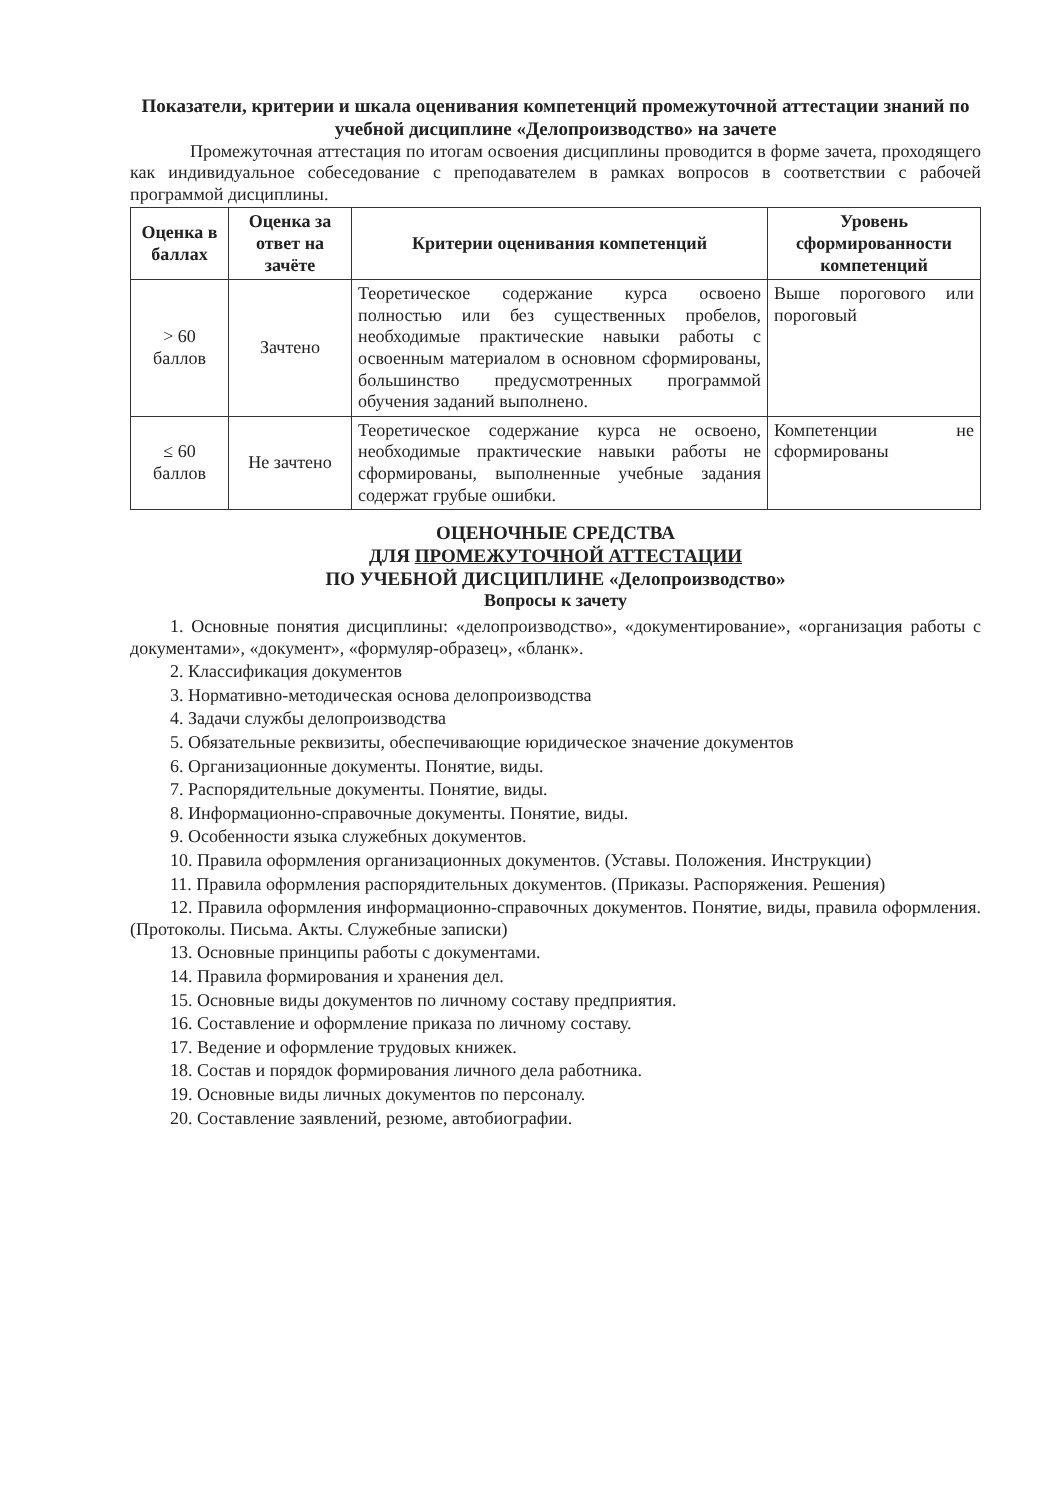Показатели, критерии и шкала оценивания компетенций промежуточной аттестации знаний по учебной дисциплине «Делопроизводство» на зачете
Промежуточная аттестация по итогам освоения дисциплины проводится в форме зачета, проходящего как индивидуальное собеседование с преподавателем в рамках вопросов в соответствии с рабочей программой дисциплины.
| Оценка в баллах | Оценка за ответ на зачёте | Критерии оценивания компетенций | Уровень сформированности компетенций |
| --- | --- | --- | --- |
| > 60 баллов | Зачтено | Теоретическое содержание курса освоено полностью или без существенных пробелов, необходимые практические навыки работы с освоенным материалом в основном сформированы, большинство предусмотренных программой обучения заданий выполнено. | Выше порогового или пороговый |
| ≤ 60 баллов | Не зачтено | Теоретическое содержание курса не освоено, необходимые практические навыки работы не сформированы, выполненные учебные задания содержат грубые ошибки. | Компетенции не сформированы |
ОЦЕНОЧНЫЕ СРЕДСТВА
ДЛЯ ПРОМЕЖУТОЧНОЙ АТТЕСТАЦИИ
ПО УЧЕБНОЙ ДИСЦИПЛИНЕ «Делопроизводство»
Вопросы к зачету
1. Основные понятия дисциплины: «делопроизводство», «документирование», «организация работы с документами», «документ», «формуляр-образец», «бланк».
2. Классификация документов
3. Нормативно-методическая основа делопроизводства
4. Задачи службы делопроизводства
5. Обязательные реквизиты, обеспечивающие юридическое значение документов
6. Организационные документы. Понятие, виды.
7. Распорядительные документы. Понятие, виды.
8. Информационно-справочные документы. Понятие, виды.
9. Особенности языка служебных документов.
10. Правила оформления организационных документов. (Уставы. Положения. Инструкции)
11. Правила оформления распорядительных документов. (Приказы. Распоряжения. Решения)
12. Правила оформления информационно-справочных документов. Понятие, виды, правила оформления. (Протоколы. Письма. Акты. Служебные записки)
13. Основные принципы работы с документами.
14. Правила формирования и хранения дел.
15. Основные виды документов по личному составу предприятия.
16. Составление и оформление приказа по личному составу.
17. Ведение и оформление трудовых книжек.
18. Состав и порядок формирования личного дела работника.
19. Основные виды личных документов по персоналу.
20. Составление заявлений, резюме, автобиографии.